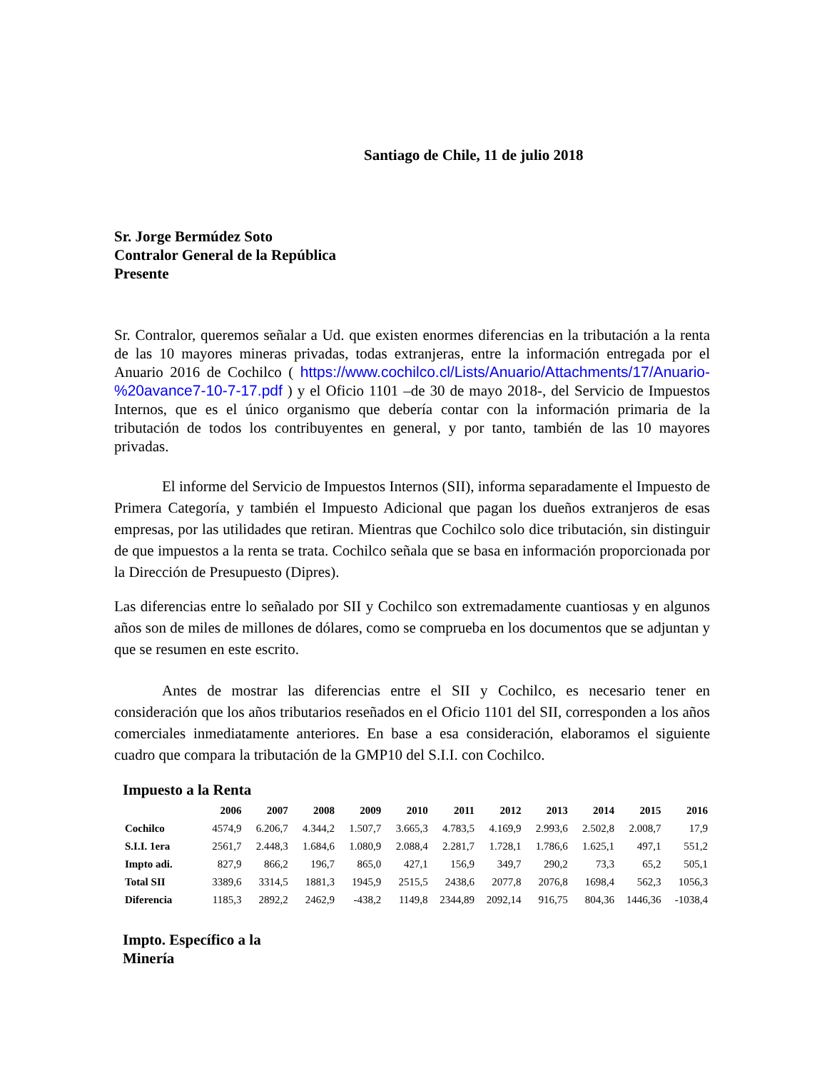Santiago de Chile, 11 de julio 2018
Sr. Jorge Bermúdez Soto
Contralor General de la República
Presente
Sr. Contralor, queremos señalar a Ud. que existen enormes diferencias en la tributación a la renta de las 10 mayores mineras privadas, todas extranjeras, entre la información entregada por el Anuario 2016 de Cochilco ( https://www.cochilco.cl/Lists/Anuario/Attachments/17/Anuario-%20avance7-10-7-17.pdf ) y el Oficio 1101 –de 30 de mayo 2018-, del Servicio de Impuestos Internos, que es el único organismo que debería contar con la información primaria de la tributación de todos los contribuyentes en general, y por tanto, también de las 10 mayores privadas.
El informe del Servicio de Impuestos Internos (SII), informa separadamente el Impuesto de Primera Categoría, y también el Impuesto Adicional que pagan los dueños extranjeros de esas empresas, por las utilidades que retiran. Mientras que Cochilco solo dice tributación, sin distinguir de que impuestos a la renta se trata. Cochilco señala que se basa en información proporcionada por la Dirección de Presupuesto (Dipres).
Las diferencias entre lo señalado por SII y Cochilco son extremadamente cuantiosas y en algunos años son de miles de millones de dólares, como se comprueba en los documentos que se adjuntan y que se resumen en este escrito.
Antes de mostrar las diferencias entre el SII y Cochilco, es necesario tener en consideración que los años tributarios reseñados en el Oficio 1101 del SII, corresponden a los años comerciales inmediatamente anteriores. En base a esa consideración, elaboramos el siguiente cuadro que compara la tributación de la GMP10 del S.I.I. con Cochilco.
Impuesto a la Renta
| | 2006 | 2007 | 2008 | 2009 | 2010 | 2011 | 2012 | 2013 | 2014 | 2015 | 2016 |
| --- | --- | --- | --- | --- | --- | --- | --- | --- | --- | --- | --- |
| Cochilco | 4574,9 | 6.206,7 | 4.344,2 | 1.507,7 | 3.665,3 | 4.783,5 | 4.169,9 | 2.993,6 | 2.502,8 | 2.008,7 | 17,9 |
| S.I.I. 1era | 2561,7 | 2.448,3 | 1.684,6 | 1.080,9 | 2.088,4 | 2.281,7 | 1.728,1 | 1.786,6 | 1.625,1 | 497,1 | 551,2 |
| Impto adi. | 827,9 | 866,2 | 196,7 | 865,0 | 427,1 | 156,9 | 349,7 | 290,2 | 73,3 | 65,2 | 505,1 |
| Total SII | 3389,6 | 3314,5 | 1881,3 | 1945,9 | 2515,5 | 2438,6 | 2077,8 | 2076,8 | 1698,4 | 562,3 | 1056,3 |
| Diferencia | 1185,3 | 2892,2 | 2462,9 | -438,2 | 1149,8 | 2344,89 | 2092,14 | 916,75 | 804,36 | 1446,36 | -1038,4 |
Impto. Específico a la
Minería